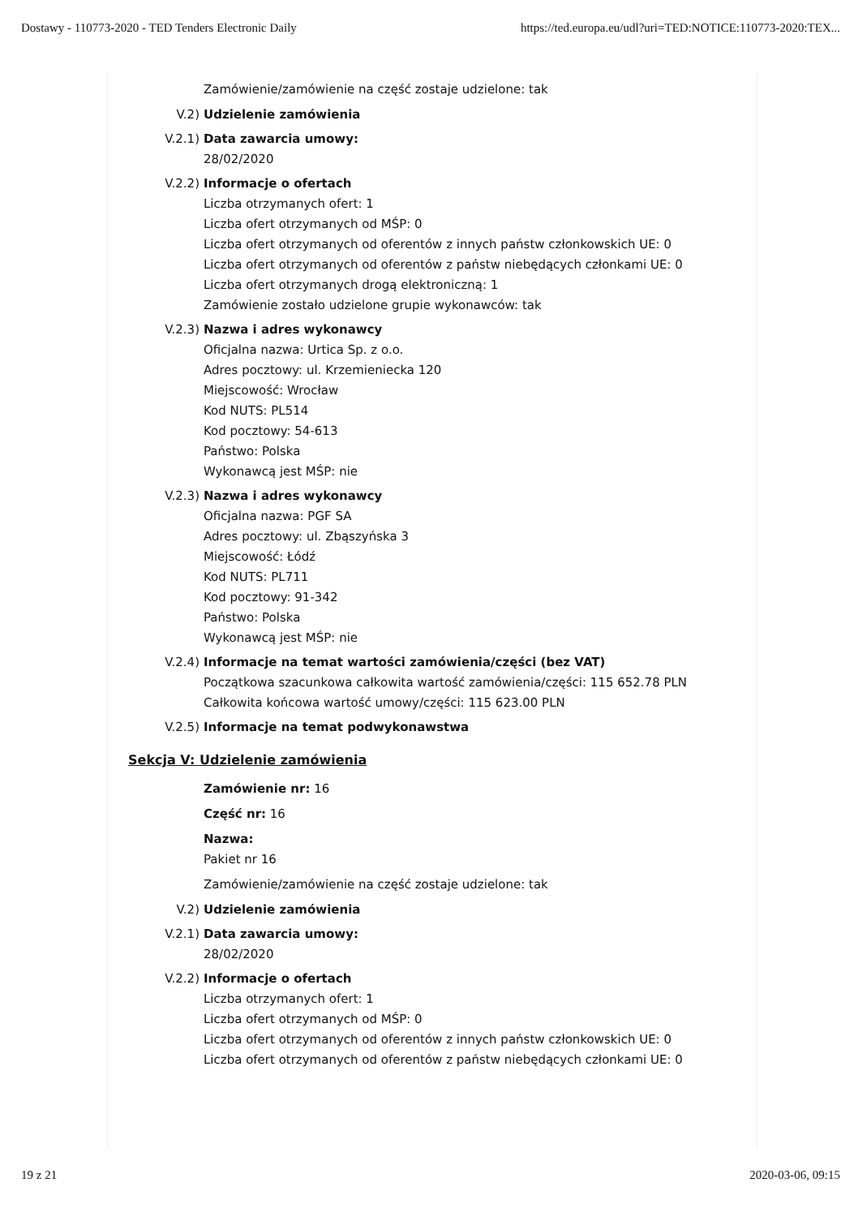Dostawy - 110773-2020 - TED Tenders Electronic Daily https://ted.europa.eu/udl?uri=TED:NOTICE:110773-2020:TEX...
Zamówienie/zamówienie na część zostaje udzielone: tak
V.2) Udzielenie zamówienia
V.2.1) Data zawarcia umowy:
28/02/2020
V.2.2) Informacje o ofertach
Liczba otrzymanych ofert: 1
Liczba ofert otrzymanych od MŚP: 0
Liczba ofert otrzymanych od oferentów z innych państw członkowskich UE: 0
Liczba ofert otrzymanych od oferentów z państw niebędących członkami UE: 0
Liczba ofert otrzymanych drogą elektroniczną: 1
Zamówienie zostało udzielone grupie wykonawców: tak
V.2.3) Nazwa i adres wykonawcy
Oficjalna nazwa: Urtica Sp. z o.o.
Adres pocztowy: ul. Krzemieniecka 120
Miejscowość: Wrocław
Kod NUTS: PL514
Kod pocztowy: 54-613
Państwo: Polska
Wykonawcą jest MŚP: nie
V.2.3) Nazwa i adres wykonawcy
Oficjalna nazwa: PGF SA
Adres pocztowy: ul. Zbąszyńska 3
Miejscowość: Łódź
Kod NUTS: PL711
Kod pocztowy: 91-342
Państwo: Polska
Wykonawcą jest MŚP: nie
V.2.4) Informacje na temat wartości zamówienia/części (bez VAT)
Początkowa szacunkowa całkowita wartość zamówienia/części: 115 652.78 PLN
Całkowita końcowa wartość umowy/części: 115 623.00 PLN
V.2.5) Informacje na temat podwykonawstwa
Sekcja V: Udzielenie zamówienia
Zamówienie nr: 16
Część nr: 16
Nazwa:
Pakiet nr 16
Zamówienie/zamówienie na część zostaje udzielone: tak
V.2) Udzielenie zamówienia
V.2.1) Data zawarcia umowy:
28/02/2020
V.2.2) Informacje o ofertach
Liczba otrzymanych ofert: 1
Liczba ofert otrzymanych od MŚP: 0
Liczba ofert otrzymanych od oferentów z innych państw członkowskich UE: 0
Liczba ofert otrzymanych od oferentów z państw niebędących członkami UE: 0
19 z 21 2020-03-06, 09:15